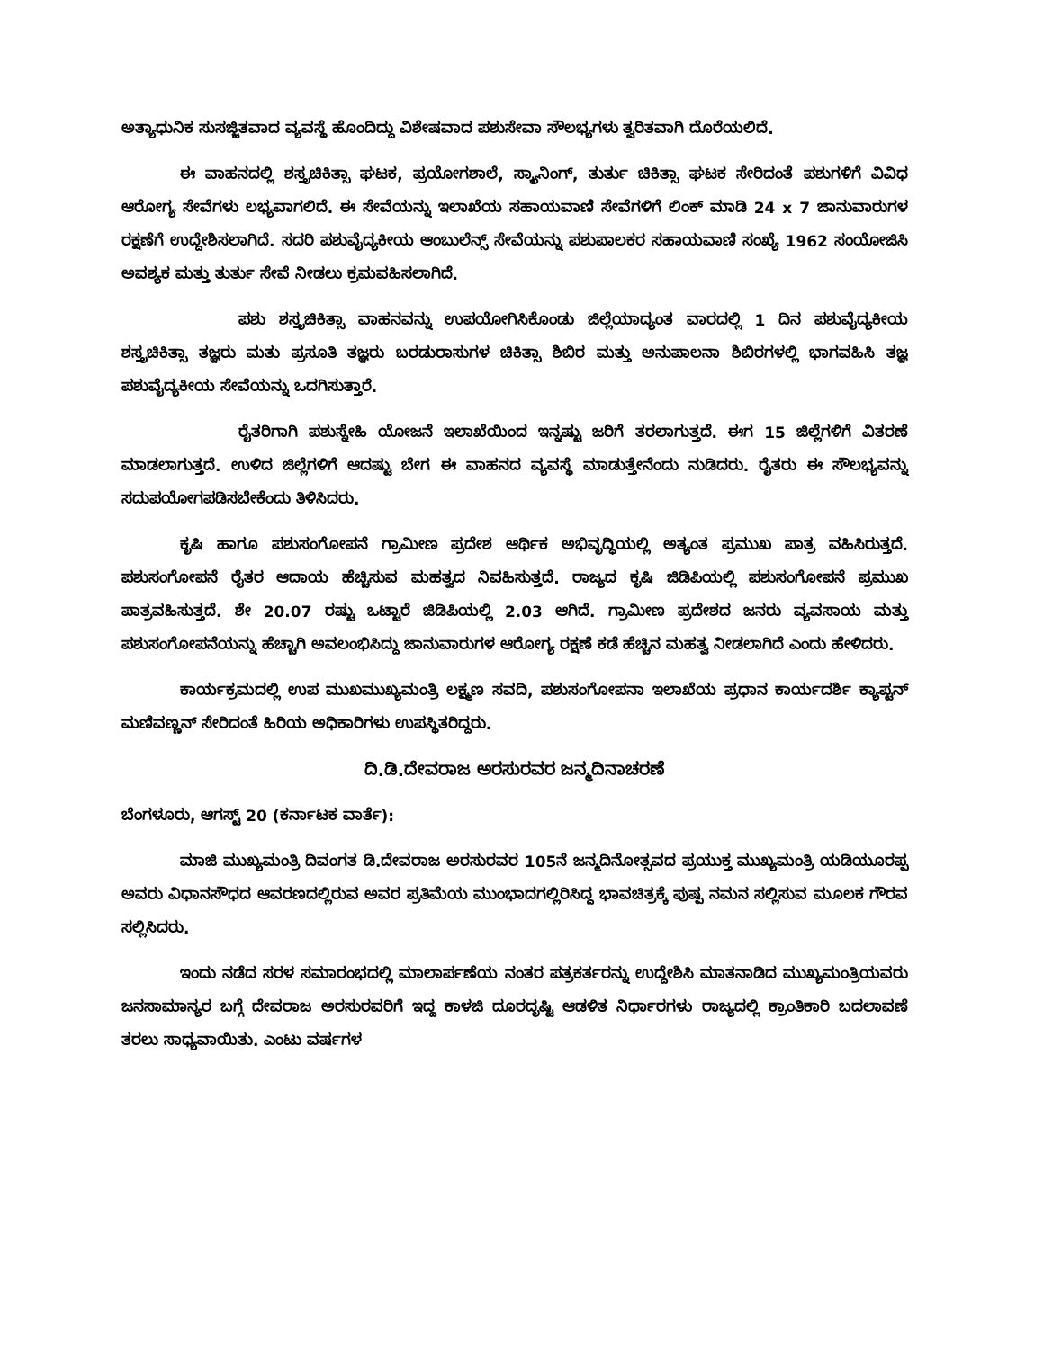ಅತ್ಯಾಧುನಿಕ ಸುಸಜ್ಜಿತವಾದ ವ್ಯವಸ್ಥೆ ಹೊಂದಿದ್ದು ವಿಶೇಷವಾದ ಪಶುಸೇವಾ ಸೌಲಭ್ಯಗಳು ತ್ವರಿತವಾಗಿ ದೊರೆಯಲಿದೆ.
ಈ ವಾಹನದಲ್ಲಿ ಶಸ್ತ್ರಚಿಕಿತ್ಸಾ ಘಟಕ, ಪ್ರಯೋಗಶಾಲೆ, ಸ್ಕ್ಯಾನಿಂಗ್, ತುರ್ತು ಚಿಕಿತ್ಸಾ ಘಟಕ ಸೇರಿದಂತೆ ಪಶುಗಳಿಗೆ ವಿವಿಧ ಆರೋಗ್ಯ ಸೇವೆಗಳು ಲಭ್ಯವಾಗಲಿದೆ. ಈ ಸೇವೆಯನ್ನು ಇಲಾಖೆಯ ಸಹಾಯವಾಣಿ ಸೇವೆಗಳಿಗೆ ಲಿಂಕ್ ಮಾಡಿ 24 x 7 ಜಾನುವಾರುಗಳ ರಕ್ಷಣೆಗೆ ಉದ್ದೇಶಿಸಲಾಗಿದೆ. ಸದರಿ ಪಶುವೈದ್ಯಕೀಯ ಆಂಬುಲೆನ್ಸ್ ಸೇವೆಯನ್ನು ಪಶುಪಾಲಕರ ಸಹಾಯವಾಣಿ ಸಂಖ್ಯೆ 1962 ಸಂಯೋಜಿಸಿ ಅವಶ್ಯಕ ಮತ್ತು ತುರ್ತು ಸೇವೆ ನೀಡಲು ಕ್ರಮವಹಿಸಲಾಗಿದೆ.
ಪಶು ಶಸ್ತ್ರಚಿಕಿತ್ಸಾ ವಾಹನವನ್ನು ಉಪಯೋಗಿಸಿಕೊಂಡು ಜಿಲ್ಲೆಯಾದ್ಯಂತ ವಾರದಲ್ಲಿ 1 ದಿನ ಪಶುವೈದ್ಯಕೀಯ ಶಸ್ತ್ರಚಿಕಿತ್ಸಾ ತಜ್ಞರು ಮತು ಪ್ರಸೂತಿ ತಜ್ಞರು ಬರಡುರಾಸುಗಳ ಚಿಕಿತ್ಸಾ ಶಿಬಿರ ಮತ್ತು ಅನುಪಾಲನಾ ಶಿಬಿರಗಳಲ್ಲಿ ಭಾಗವಹಿಸಿ ತಜ್ಞ ಪಶುವೈದ್ಯಕೀಯ ಸೇವೆಯನ್ನು ಒದಗಿಸುತ್ತಾರೆ.
ರೈತರಿಗಾಗಿ ಪಶುಸ್ನೇಹಿ ಯೋಜನೆ ಇಲಾಖೆಯಿಂದ ಇನ್ನಷ್ಟು ಜರಿಗೆ ತರಲಾಗುತ್ತದೆ. ಈಗ 15 ಜಿಲ್ಲೆಗಳಿಗೆ ವಿತರಣೆ ಮಾಡಲಾಗುತ್ತದೆ. ಉಳಿದ ಜಿಲ್ಲೆಗಳಿಗೆ ಆದಷ್ಟು ಬೇಗ ಈ ವಾಹನದ ವ್ಯವಸ್ಥೆ ಮಾಡುತ್ತೇನೆಂದು ನುಡಿದರು. ರೈತರು ಈ ಸೌಲಭ್ಯವನ್ನು ಸದುಪಯೋಗಪಡಿಸಬೇಕೆಂದು ತಿಳಿಸಿದರು.
ಕೃಷಿ ಹಾಗೂ ಪಶುಸಂಗೋಪನೆ ಗ್ರಾಮೀಣ ಪ್ರದೇಶ ಆರ್ಥಿಕ ಅಭಿವೃದ್ಧಿಯಲ್ಲಿ ಅತ್ಯಂತ ಪ್ರಮುಖ ಪಾತ್ರ ವಹಿಸಿರುತ್ತದೆ. ಪಶುಸಂಗೋಪನೆ ರೈತರ ಆದಾಯ ಹೆಚ್ಚಿಸುವ ಮಹತ್ವದ ನಿವಹಿಸುತ್ತದೆ. ರಾಜ್ಯದ ಕೃಷಿ ಜಿಡಿಪಿಯಲ್ಲಿ ಪಶುಸಂಗೋಪನೆ ಪ್ರಮುಖ ಪಾತ್ರವಹಿಸುತ್ತದೆ. ಶೇ 20.07 ರಷ್ಟು ಒಟ್ಟಾರೆ ಜಿಡಿಪಿಯಲ್ಲಿ 2.03 ಆಗಿದೆ. ಗ್ರಾಮೀಣ ಪ್ರದೇಶದ ಜನರು ವ್ಯವಸಾಯ ಮತ್ತು ಪಶುಸಂಗೋಪನೆಯನ್ನು ಹೆಚ್ಚಾಗಿ ಅವಲಂಭಿಸಿದ್ದು ಜಾನುವಾರುಗಳ ಆರೋಗ್ಯ ರಕ್ಷಣೆ ಕಡೆ ಹೆಚ್ಚಿನ ಮಹತ್ವ ನೀಡಲಾಗಿದೆ ಎಂದು ಹೇಳಿದರು.
ಕಾರ್ಯಕ್ರಮದಲ್ಲಿ ಉಪ ಮುಖಮುಖ್ಯಮಂತ್ರಿ ಲಕ್ಷ್ಮಣ ಸವದಿ, ಪಶುಸಂಗೋಪನಾ ಇಲಾಖೆಯ ಪ್ರಧಾನ ಕಾರ್ಯದರ್ಶಿ ಕ್ಯಾಪ್ಟನ್ ಮಣಿವಣ್ಣನ್ ಸೇರಿದಂತೆ ಹಿರಿಯ ಅಧಿಕಾರಿಗಳು ಉಪಸ್ಥಿತರಿದ್ದರು.
ದಿ.ಡಿ.ದೇವರಾಜ ಅರಸುರವರ ಜನ್ಮದಿನಾಚರಣೆ
ಬೆಂಗಳೂರು, ಆಗಸ್ಟ್ 20 (ಕರ್ನಾಟಕ ವಾರ್ತೆ):
ಮಾಜಿ ಮುಖ್ಯಮಂತ್ರಿ ದಿವಂಗತ ಡಿ.ದೇವರಾಜ ಅರಸುರವರ 105ನೆ ಜನ್ಮದಿನೋತ್ಸವದ ಪ್ರಯುಕ್ತ ಮುಖ್ಯಮಂತ್ರಿ ಯಡಿಯೂರಪ್ಪ ಅವರು ವಿಧಾನಸೌಧದ ಆವರಣದಲ್ಲಿರುವ ಅವರ ಪ್ರತಿಮೆಯ ಮುಂಭಾದಗಲ್ಲಿರಿಸಿದ್ದ ಭಾವಚಿತ್ರಕ್ಕೆ ಪುಷ್ಪ ನಮನ ಸಲ್ಲಿಸುವ ಮೂಲಕ ಗೌರವ ಸಲ್ಲಿಸಿದರು.
ಇಂದು ನಡೆದ ಸರಳ ಸಮಾರಂಭದಲ್ಲಿ ಮಾಲಾರ್ಪಣೆಯ ನಂತರ ಪತ್ರಕರ್ತರನ್ನು ಉದ್ದೇಶಿಸಿ ಮಾತನಾಡಿದ ಮುಖ್ಯಮಂತ್ರಿಯವರು ಜನಸಾಮಾನ್ಯರ ಬಗ್ಗೆ ದೇವರಾಜ ಅರಸುರವರಿಗೆ ಇದ್ದ ಕಾಳಜಿ ದೂರದೃಷ್ಟಿ ಆಡಳಿತ ನಿರ್ಧಾರಗಳು ರಾಜ್ಯದಲ್ಲಿ ಕ್ರಾಂತಿಕಾರಿ ಬದಲಾವಣೆ ತರಲು ಸಾಧ್ಯವಾಯಿತು. ಎಂಟು ವರ್ಷಗಳ